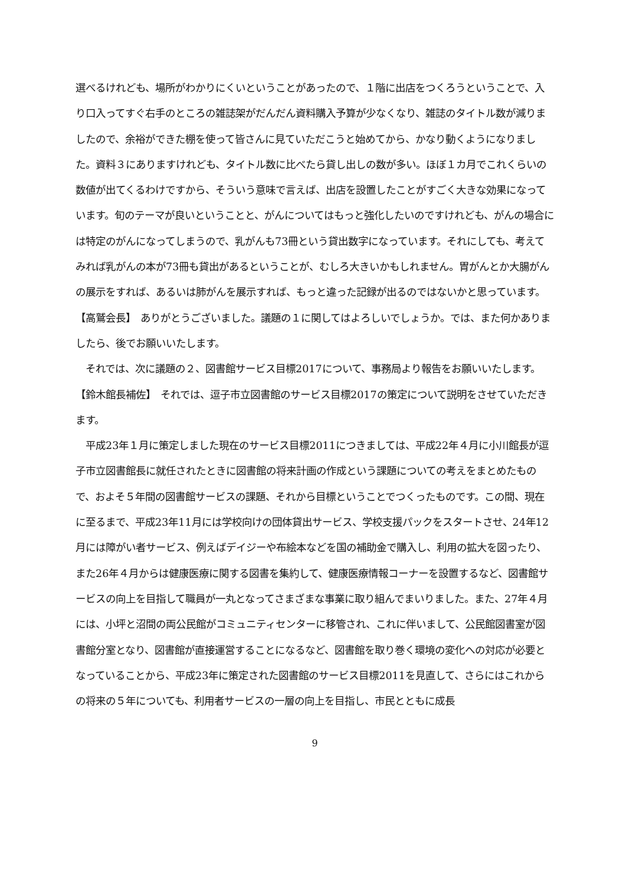選べるけれども、場所がわかりにくいということがあったので、１階に出店をつくろうということで、入り口入ってすぐ右手のところの雑誌架がだんだん資料購入予算が少なくなり、雑誌のタイトル数が減りましたので、余裕ができた棚を使って皆さんに見ていただこうと始めてから、かなり動くようになりました。資料３にありますけれども、タイトル数に比べたら貸し出しの数が多い。ほぼ１カ月でこれくらいの数値が出てくるわけですから、そういう意味で言えば、出店を設置したことがすごく大きな効果になっています。旬のテーマが良いということと、がんについてはもっと強化したいのですけれども、がんの場合には特定のがんになってしまうので、乳がんも73冊という貸出数字になっています。それにしても、考えてみれば乳がんの本が73冊も貸出があるということが、むしろ大きいかもしれません。胃がんとか大腸がんの展示をすれば、あるいは肺がんを展示すれば、もっと違った記録が出るのではないかと思っています。
【高鷲会長】　ありがとうございました。議題の１に関してはよろしいでしょうか。では、また何かありましたら、後でお願いいたします。
　それでは、次に議題の２、図書館サービス目標2017について、事務局より報告をお願いいたします。
【鈴木館長補佐】　それでは、逗子市立図書館のサービス目標2017の策定について説明をさせていただきます。
　平成23年１月に策定しました現在のサービス目標2011につきましては、平成22年４月に小川館長が逗子市立図書館長に就任されたときに図書館の将来計画の作成という課題についての考えをまとめたもので、およそ５年間の図書館サービスの課題、それから目標ということでつくったものです。この間、現在に至るまで、平成23年11月には学校向けの団体貸出サービス、学校支援パックをスタートさせ、24年12月には障がい者サービス、例えばデイジーや布絵本などを国の補助金で購入し、利用の拡大を図ったり、また26年４月からは健康医療に関する図書を集約して、健康医療情報コーナーを設置するなど、図書館サービスの向上を目指して職員が一丸となってさまざまな事業に取り組んでまいりました。また、27年４月には、小坪と沼間の両公民館がコミュニティセンターに移管され、これに伴いまして、公民館図書室が図書館分室となり、図書館が直接運営することになるなど、図書館を取り巻く環境の変化への対応が必要となっていることから、平成23年に策定された図書館のサービス目標2011を見直して、さらにはこれからの将来の５年についても、利用者サービスの一層の向上を目指し、市民とともに成長
9